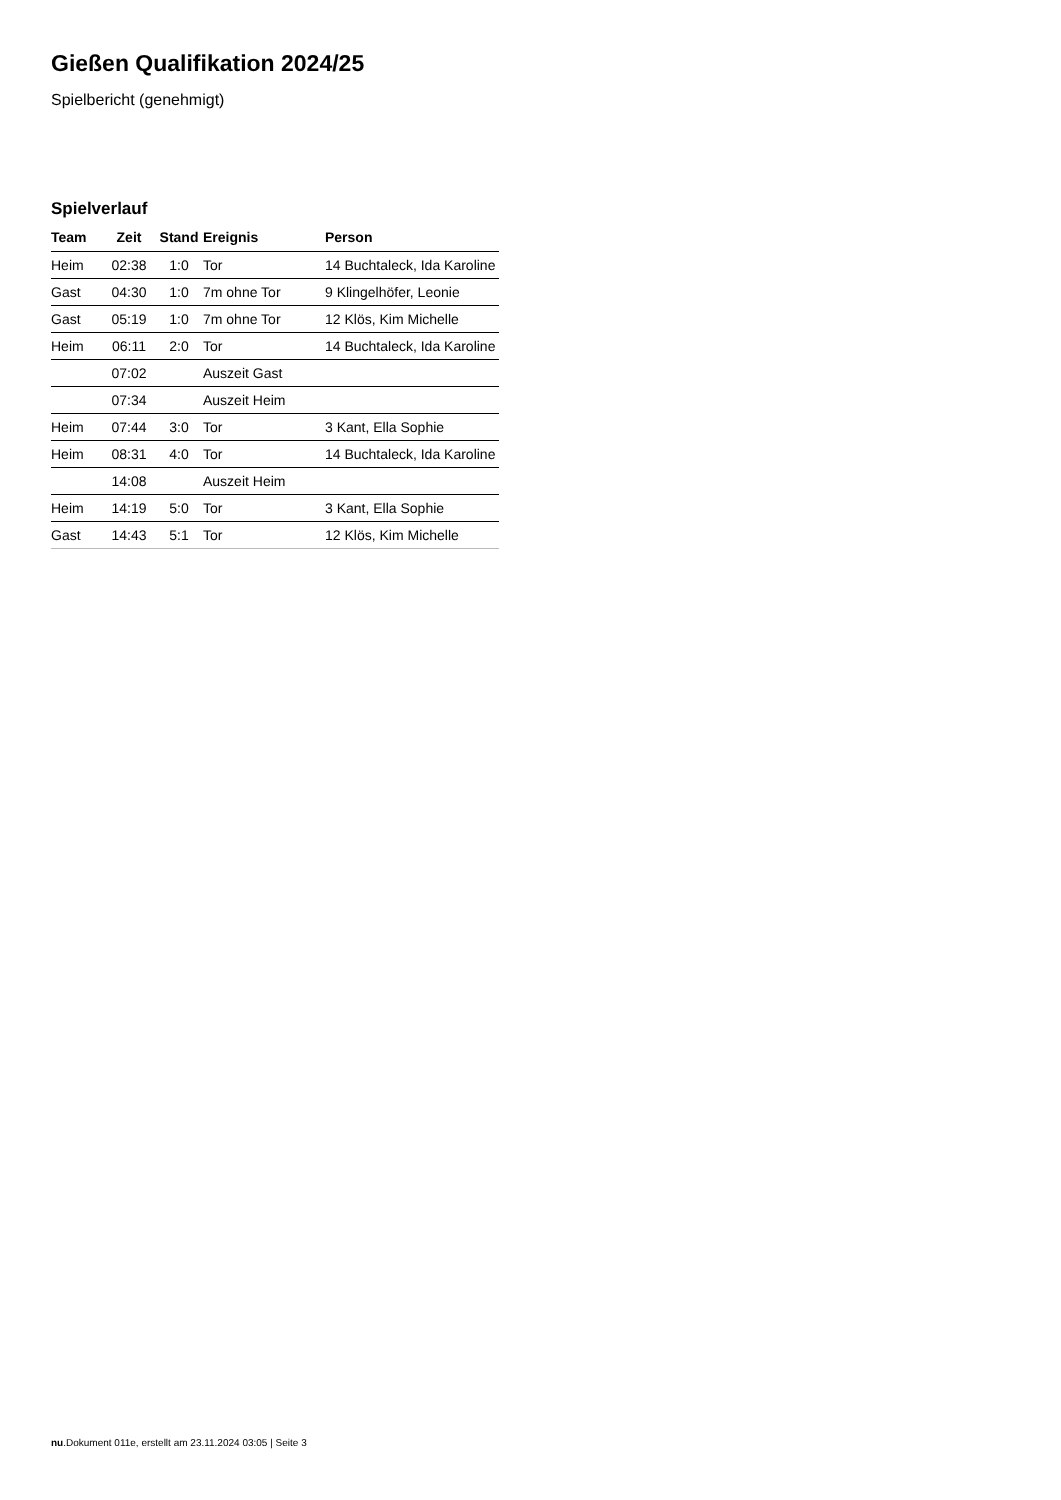Gießen Qualifikation 2024/25
Spielbericht (genehmigt)
Spielverlauf
| Team | Zeit | Stand | Ereignis | Person |
| --- | --- | --- | --- | --- |
| Heim | 02:38 | 1:0 | Tor | 14 Buchtaleck, Ida Karoline |
| Gast | 04:30 | 1:0 | 7m ohne Tor | 9 Klingelhöfer, Leonie |
| Gast | 05:19 | 1:0 | 7m ohne Tor | 12 Klös, Kim Michelle |
| Heim | 06:11 | 2:0 | Tor | 14 Buchtaleck, Ida Karoline |
| | 07:02 | | Auszeit Gast | |
| | 07:34 | | Auszeit Heim | |
| Heim | 07:44 | 3:0 | Tor | 3 Kant, Ella Sophie |
| Heim | 08:31 | 4:0 | Tor | 14 Buchtaleck, Ida Karoline |
| | 14:08 | | Auszeit Heim | |
| Heim | 14:19 | 5:0 | Tor | 3 Kant, Ella Sophie |
| Gast | 14:43 | 5:1 | Tor | 12 Klös, Kim Michelle |
nu.Dokument 011e, erstellt am 23.11.2024 03:05 | Seite 3